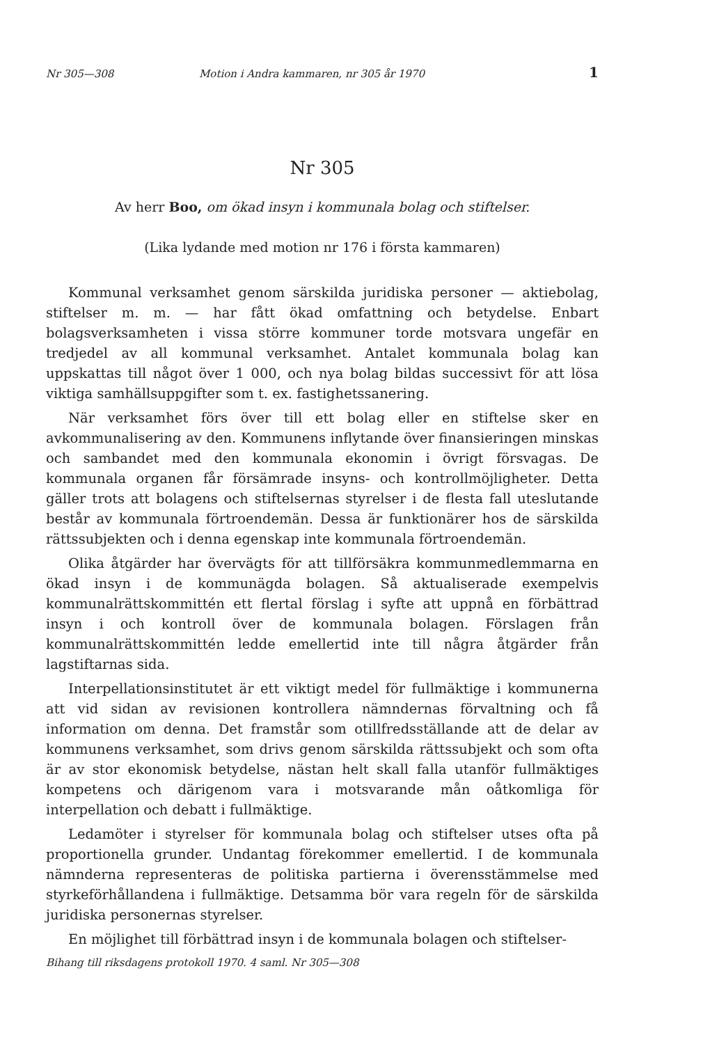Nr 305—308 Motion i Andra kammaren, nr 305 år 1970 1
Nr 305
Av herr Boo, om ökad insyn i kommunala bolag och stiftelser.
(Lika lydande med motion nr 176 i första kammaren)
Kommunal verksamhet genom särskilda juridiska personer — aktiebolag, stiftelser m. m. — har fått ökad omfattning och betydelse. Enbart bolagsverksamheten i vissa större kommuner torde motsvara ungefär en tredjedel av all kommunal verksamhet. Antalet kommunala bolag kan uppskattas till något över 1 000, och nya bolag bildas successivt för att lösa viktiga samhällsuppgifter som t. ex. fastighetssanering.
När verksamhet förs över till ett bolag eller en stiftelse sker en avkommunalisering av den. Kommunens inflytande över finansieringen minskas och sambandet med den kommunala ekonomin i övrigt försvagas. De kommunala organen får försämrade insyns- och kontrollmöjligheter. Detta gäller trots att bolagens och stiftelsernas styrelser i de flesta fall uteslutande består av kommunala förtroendemän. Dessa är funktionärer hos de särskilda rättssubjekten och i denna egenskap inte kommunala förtroendemän.
Olika åtgärder har övervägts för att tillförsäkra kommunmedlemmarna en ökad insyn i de kommunägda bolagen. Så aktualiserade exempelvis kommunalrättskommittén ett flertal förslag i syfte att uppnå en förbättrad insyn i och kontroll över de kommunala bolagen. Förslagen från kommunalrättskommittén ledde emellertid inte till några åtgärder från lagstiftarnas sida.
Interpellationsinstitutet är ett viktigt medel för fullmäktige i kommunerna att vid sidan av revisionen kontrollera nämndernas förvaltning och få information om denna. Det framstår som otillfredsställande att de delar av kommunens verksamhet, som drivs genom särskilda rättssubjekt och som ofta är av stor ekonomisk betydelse, nästan helt skall falla utanför fullmäktiges kompetens och därigenom vara i motsvarande mån oåtkomliga för interpellation och debatt i fullmäktige.
Ledamöter i styrelser för kommunala bolag och stiftelser utses ofta på proportionella grunder. Undantag förekommer emellertid. I de kommunala nämnderna representeras de politiska partierna i överensstämmelse med styrkeförhållandena i fullmäktige. Detsamma bör vara regeln för de särskilda juridiska personernas styrelser.
En möjlighet till förbättrad insyn i de kommunala bolagen och stiftelser-
Bihang till riksdagens protokoll 1970. 4 saml. Nr 305—308